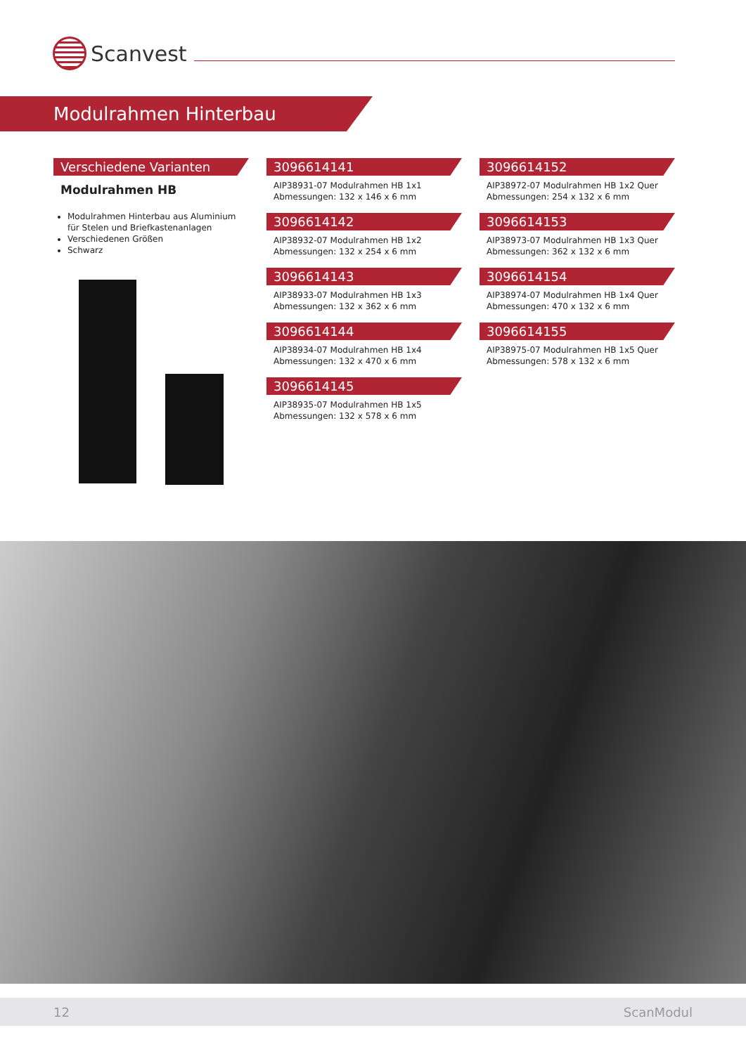Scanvest
Modulrahmen Hinterbau
Verschiedene Varianten
Modulrahmen HB
Modulrahmen Hinterbau aus Aluminium für Stelen und Briefkastenanlagen
Verschiedenen Größen
Schwarz
3096614141
AIP38931-07 Modulrahmen HB 1x1
Abmessungen: 132 x 146 x 6 mm
3096614142
AIP38932-07 Modulrahmen HB 1x2
Abmessungen: 132 x 254 x 6 mm
3096614143
AIP38933-07 Modulrahmen HB 1x3
Abmessungen: 132 x 362 x 6 mm
3096614144
AIP38934-07 Modulrahmen HB 1x4
Abmessungen: 132 x 470 x 6 mm
3096614145
AIP38935-07 Modulrahmen HB 1x5
Abmessungen: 132 x 578 x 6 mm
3096614152
AIP38972-07 Modulrahmen HB 1x2 Quer
Abmessungen: 254 x 132 x 6 mm
3096614153
AIP38973-07 Modulrahmen HB 1x3 Quer
Abmessungen: 362 x 132 x 6 mm
3096614154
AIP38974-07 Modulrahmen HB 1x4 Quer
Abmessungen: 470 x 132 x 6 mm
3096614155
AIP38975-07 Modulrahmen HB 1x5 Quer
Abmessungen: 578 x 132 x 6 mm
12 ScanModul